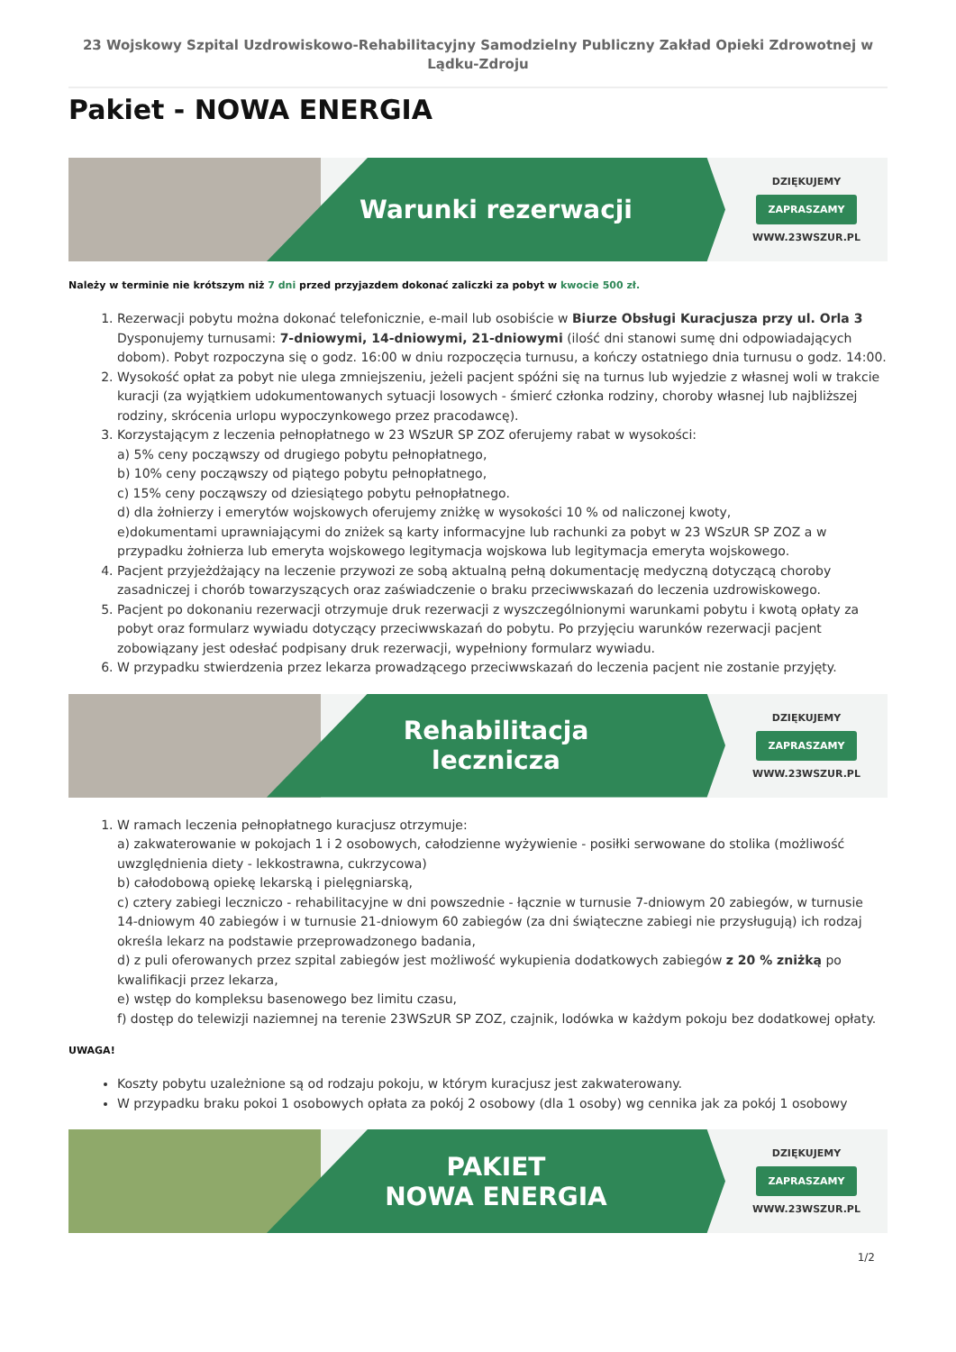23 Wojskowy Szpital Uzdrowiskowo-Rehabilitacyjny Samodzielny Publiczny Zakład Opieki Zdrowotnej w Lądku-Zdroju
Pakiet - NOWA ENERGIA
Warunki rezerwacji
DZIĘKUJEMY
ZAPRASZAMY
WWW.23WSZUR.PL
Należy w terminie nie krótszym niż 7 dni przed przyjazdem dokonać zaliczki za pobyt w kwocie 500 zł.
1. Rezerwacji pobytu można dokonać telefonicznie, e-mail lub osobiście w Biurze Obsługi Kuracjusza przy ul. Orla 3 Dysponujemy turnusami: 7-dniowymi, 14-dniowymi, 21-dniowymi (ilość dni stanowi sumę dni odpowiadających dobom). Pobyt rozpoczyna się o godz. 16:00 w dniu rozpoczęcia turnusu, a kończy ostatniego dnia turnusu o godz. 14:00.
2. Wysokość opłat za pobyt nie ulega zmniejszeniu, jeżeli pacjent spóźni się na turnus lub wyjedzie z własnej woli w trakcie kuracji (za wyjątkiem udokumentowanych sytuacji losowych - śmierć członka rodziny, choroby własnej lub najbliższej rodziny, skrócenia urlopu wypoczynkowego przez pracodawcę).
3. Korzystającym z leczenia pełnopłatnego w 23 WSzUR SP ZOZ oferujemy rabat w wysokości:
a) 5% ceny począwszy od drugiego pobytu pełnopłatnego,
b) 10% ceny począwszy od piątego pobytu pełnopłatnego,
c) 15% ceny począwszy od dziesiątego pobytu pełnopłatnego.
d) dla żołnierzy i emerytów wojskowych oferujemy zniżkę w wysokości 10 % od naliczonej kwoty,
e)dokumentami uprawniającymi do zniżek są karty informacyjne lub rachunki za pobyt w 23 WSzUR SP ZOZ a w przypadku żołnierza lub emeryta wojskowego legitymacja wojskowa lub legitymacja emeryta wojskowego.
4. Pacjent przyjeżdżający na leczenie przywozi ze sobą aktualną pełną dokumentację medyczną dotyczącą choroby zasadniczej i chorób towarzyszących oraz zaświadczenie o braku przeciwwskazań do leczenia uzdrowiskowego.
5. Pacjent po dokonaniu rezerwacji otrzymuje druk rezerwacji z wyszczególnionymi warunkami pobytu i kwotą opłaty za pobyt oraz formularz wywiadu dotyczący przeciwwskazań do pobytu. Po przyjęciu warunków rezerwacji pacjent zobowiązany jest odesłać podpisany druk rezerwacji, wypełniony formularz wywiadu.
6. W przypadku stwierdzenia przez lekarza prowadzącego przeciwwskazań do leczenia pacjent nie zostanie przyjęty.
Rehabilitacja
lecznicza
DZIĘKUJEMY
ZAPRASZAMY
WWW.23WSZUR.PL
1. W ramach leczenia pełnopłatnego kuracjusz otrzymuje:
a) zakwaterowanie w pokojach 1 i 2 osobowych, całodzienne wyżywienie - posiłki serwowane do stolika (możliwość uwzględnienia diety - lekkostrawna, cukrzycowa)
b) całodobową opiekę lekarską i pielęgniarską,
c) cztery zabiegi leczniczo - rehabilitacyjne w dni powszednie - łącznie w turnusie 7-dniowym 20 zabiegów, w turnusie 14-dniowym 40 zabiegów i w turnusie 21-dniowym 60 zabiegów (za dni świąteczne zabiegi nie przysługują) ich rodzaj określa lekarz na podstawie przeprowadzonego badania,
d) z puli oferowanych przez szpital zabiegów jest możliwość wykupienia dodatkowych zabiegów z 20 % zniżką po kwalifikacji przez lekarza,
e) wstęp do kompleksu basenowego bez limitu czasu,
f) dostęp do telewizji naziemnej na terenie 23WSzUR SP ZOZ, czajnik, lodówka w każdym pokoju bez dodatkowej opłaty.
UWAGA!
Koszty pobytu uzależnione są od rodzaju pokoju, w którym kuracjusz jest zakwaterowany.
W przypadku braku pokoi 1 osobowych opłata za pokój 2 osobowy (dla 1 osoby) wg cennika jak za pokój 1 osobowy
PAKIET
NOWA ENERGIA
DZIĘKUJEMY
ZAPRASZAMY
WWW.23WSZUR.PL
1/2